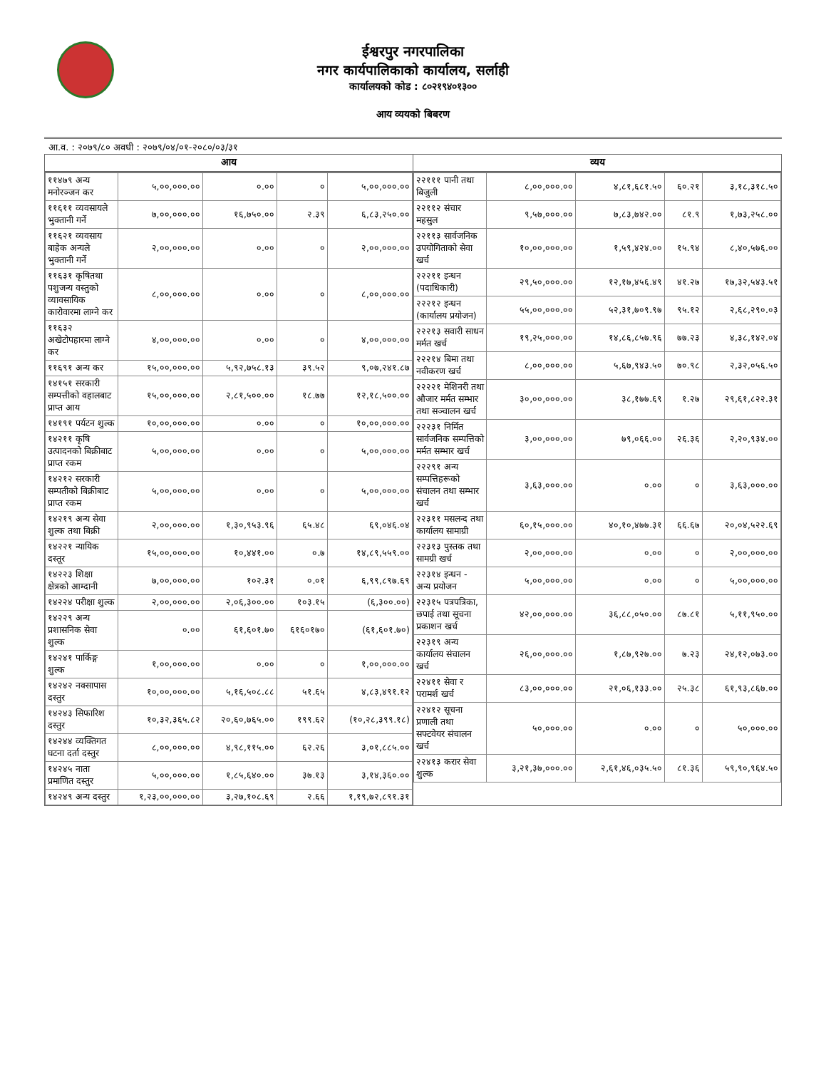ईश्वरपुर नगरपालिका
नगर कार्यपालिकाको कार्यालय, सर्लाही
कार्यालयको कोड : ८०२१९४०१३००
आय व्ययको बिबरण
आ.व. : २०७९/८० अवधी : २०७९/०४/०१-२०८०/०३/३१
आय
| ११४७९ अन्य मनोरञ्जन कर | ५,००,०००.०० | ०.०० | ० | ५,००,०००.०० |
| ११६११ व्यवसायले भुक्तानी गर्ने | ७,००,०००.०० | १६,७५०.०० | २.३९ | ६,८३,२५०.०० |
| ११६२१ व्यवसाय बाहेक अन्यले भुक्तानी गर्ने | २,००,०००.०० | ०.०० | ० | २,००,०००.०० |
| ११६३१ कृषितथा पशुजन्य वस्तुको व्यावसायिक कारोवारमा लाग्ने कर | ८,००,०००.०० | ०.०० | ० | ८,००,०००.०० |
| ११६३२ अखेटोपहारमा लाग्ने कर | ४,००,०००.०० | ०.०० | ० | ४,००,०००.०० |
| ११६९१ अन्य कर | १५,००,०००.०० | ५,९२,७५८.१३ | ३९.५२ | ९,०७,२४१.८७ |
| १४१५१ सरकारी सम्पत्तीको वहालबाट प्राप्त आय | १५,००,०००.०० | २,८१,५००.०० | १८.७७ | १२,१८,५००.०० |
| १४१९१ पर्यटन शुल्क | १०,००,०००.०० | ०.०० | ० | १०,००,०००.०० |
| १४२११ कृषि उत्पादनको बिक्रीबाट प्राप्त रकम | ५,००,०००.०० | ०.०० | ० | ५,००,०००.०० |
| १४२१२ सरकारी सम्पतीको बिक्रीबाट प्राप्त रकम | ५,००,०००.०० | ०.०० | ० | ५,००,०००.०० |
| १४२१९ अन्य सेवा शुल्क तथा बिक्री | २,००,०००.०० | १,३०,९५३.९६ | ६५.४८ | ६९,०४६.०४ |
| १४२२१ न्यायिक दस्तूर | १५,००,०००.०० | १०,४४१.०० | ०.७ | १४,८९,५५९.०० |
| १४२२३ शिक्षा क्षेत्रको आम्दानी | ७,००,०००.०० | १०२.३१ | ०.०१ | ६,९९,८९७.६९ |
| १४२२४ परीक्षा शुल्क | २,००,०००.०० | २,०६,३००.०० | १०३.१५ | (६,३००.००) |
| १४२२९ अन्य प्रशासनिक सेवा शुल्क | ०.०० | ६१,६०१.७० | ६१६०१७० | (६१,६०१.७०) |
| १४२४१ पार्किङ्ग शुल्क | १,००,०००.०० | ०.०० | ० | १,००,०००.०० |
| १४२४२ नक्सापास दस्तुर | १०,००,०००.०० | ५,१६,५०८.८८ | ५१.६५ | ४,८३,४९१.१२ |
| १४२४३ सिफारिश दस्तुर | १०,३२,३६५.८२ | २०,६०,७६५.०० | १९९.६२ | (१०,२८,३९९.१८) |
| १४२४४ व्यक्तिगत घटना दर्ता दस्तुर | ८,००,०००.०० | ४,९८,११५.०० | ६२.२६ | ३,०१,८८५.०० |
| १४२४५ नाता प्रमाणित दस्तुर | ५,००,०००.०० | १,८५,६४०.०० | ३७.१३ | ३,१४,३६०.०० |
| १४२४९ अन्य दस्तुर | १,२३,००,०००.०० | ३,२७,१०८.६९ | २.६६ | १,१९,७२,८९१.३१ |
व्यय
| २२१११ पानी तथा बिजुली | ८,००,०००.०० | ४,८१,६८१.५० | ६०.२१ | ३,१८,३१८.५० |
| २२११२ संचार महसुल | ९,५७,०००.०० | ७,८३,७४२.०० | ८१.९ | १,७३,२५८.०० |
| २२११३ सार्वजनिक उपयोगिताको सेवा खर्च | १०,००,०००.०० | १,५९,४२४.०० | १५.९४ | ८,४०,५७६.०० |
| २२२११ इन्धन (पदाधिकारी) | २९,५०,०००.०० | १२,१७,४५६.४९ | ४१.२७ | १७,३२,५४३.५१ |
| २२२१२ इन्धन (कार्यालय प्रयोजन) | ५५,००,०००.०० | ५२,३१,७०९.९७ | ९५.१२ | २,६८,२९०.०३ |
| २२२१३ सवारी साधन मर्मत खर्च | १९,२५,०००.०० | १४,८६,८५७.९६ | ७७.२३ | ४,३८,१४२.०४ |
| २२२१४ बिमा तथा नवीकरण खर्च | ८,००,०००.०० | ५,६७,९४३.५० | ७०.९८ | २,३२,०५६.५० |
| २२२२१ मेशिनरी तथा औजार मर्मत सम्भार तथा सञ्चालन खर्च | ३०,००,०००.०० | ३८,१७७.६९ | १.२७ | २९,६१,८२२.३१ |
| २२२३१ निर्मित सार्वजनिक सम्पत्तिको मर्मत सम्भार खर्च | ३,००,०००.०० | ७९,०६६.०० | २६.३६ | २,२०,९३४.०० |
| २२२९१ अन्य सम्पत्तिहरूको संचालन तथा सम्भार खर्च | ३,६३,०००.०० | ०.०० | ० | ३,६३,०००.०० |
| २२३११ मसलन्द तथा कार्यालय सामाग्री | ६०,१५,०००.०० | ४०,१०,४७७.३१ | ६६.६७ | २०,०४,५२२.६९ |
| २२३१३ पुस्तक तथा सामग्री खर्च | २,००,०००.०० | ०.०० | ० | २,००,०००.०० |
| २२३१४ इन्धन - अन्य प्रयोजन | ५,००,०००.०० | ०.०० | ० | ५,००,०००.०० |
| २२३१५ पत्रपत्रिका, छपाई तथा सूचना प्रकाशन खर्च | ४२,००,०००.०० | ३६,८८,०५०.०० | ८७.८१ | ५,११,९५०.०० |
| २२३१९ अन्य कार्यालय संचालन खर्च | २६,००,०००.०० | १,८७,९२७.०० | ७.२३ | २४,१२,०७३.०० |
| २२४११ सेवा र परामर्श खर्च | ८३,००,०००.०० | २१,०६,१३३.०० | २५.३८ | ६१,९३,८६७.०० |
| २२४१२ सूचना प्रणाली तथा सफ्टवेयर संचालन खर्च | ५०,०००.०० | ०.०० | ० | ५०,०००.०० |
| २२४१३ करार सेवा शुल्क | ३,२१,३७,०००.०० | २,६१,४६,०३५.५० | ८१.३६ | ५९,९०,९६४.५० |